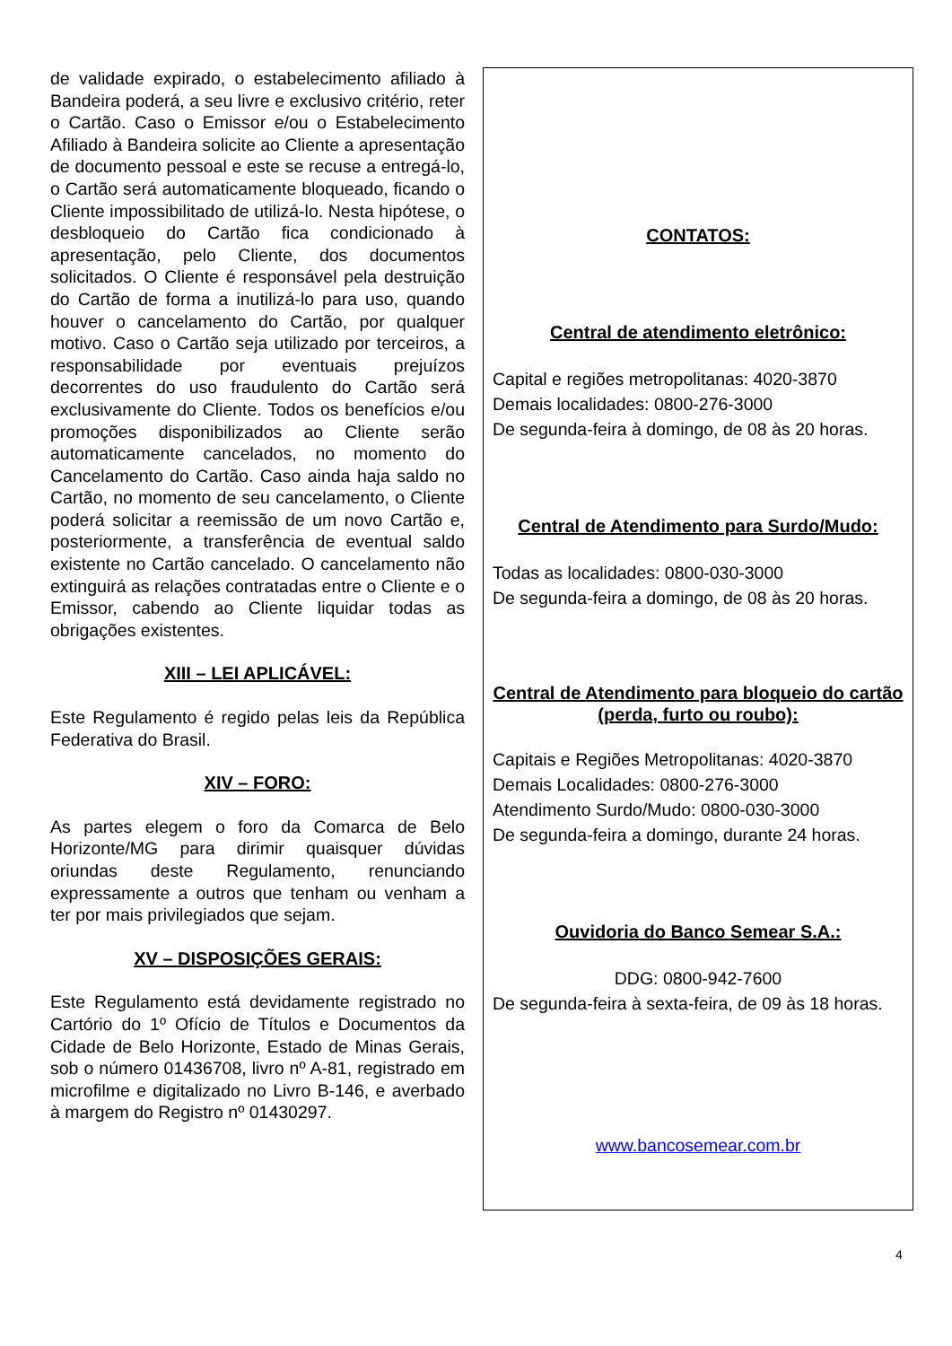de validade expirado, o estabelecimento afiliado à Bandeira poderá, a seu livre e exclusivo critério, reter o Cartão. Caso o Emissor e/ou o Estabelecimento Afiliado à Bandeira solicite ao Cliente a apresentação de documento pessoal e este se recuse a entregá-lo, o Cartão será automaticamente bloqueado, ficando o Cliente impossibilitado de utilizá-lo. Nesta hipótese, o desbloqueio do Cartão fica condicionado à apresentação, pelo Cliente, dos documentos solicitados. O Cliente é responsável pela destruição do Cartão de forma a inutilizá-lo para uso, quando houver o cancelamento do Cartão, por qualquer motivo. Caso o Cartão seja utilizado por terceiros, a responsabilidade por eventuais prejuízos decorrentes do uso fraudulento do Cartão será exclusivamente do Cliente. Todos os benefícios e/ou promoções disponibilizados ao Cliente serão automaticamente cancelados, no momento do Cancelamento do Cartão. Caso ainda haja saldo no Cartão, no momento de seu cancelamento, o Cliente poderá solicitar a reemissão de um novo Cartão e, posteriormente, a transferência de eventual saldo existente no Cartão cancelado. O cancelamento não extinguirá as relações contratadas entre o Cliente e o Emissor, cabendo ao Cliente liquidar todas as obrigações existentes.
XIII – LEI APLICÁVEL:
Este Regulamento é regido pelas leis da República Federativa do Brasil.
XIV – FORO:
As partes elegem o foro da Comarca de Belo Horizonte/MG para dirimir quaisquer dúvidas oriundas deste Regulamento, renunciando expressamente a outros que tenham ou venham a ter por mais privilegiados que sejam.
XV – DISPOSIÇÕES GERAIS:
Este Regulamento está devidamente registrado no Cartório do 1º Ofício de Títulos e Documentos da Cidade de Belo Horizonte, Estado de Minas Gerais, sob o número 01436708, livro nº A-81, registrado em microfilme e digitalizado no Livro B-146, e averbado à margem do Registro nº 01430297.
CONTATOS:
Central de atendimento eletrônico:
Capital e regiões metropolitanas: 4020-3870
Demais localidades: 0800-276-3000
De segunda-feira à domingo, de 08 às 20 horas.
Central de Atendimento para Surdo/Mudo:
Todas as localidades: 0800-030-3000
De segunda-feira a domingo, de 08 às 20 horas.
Central de Atendimento para bloqueio do cartão (perda, furto ou roubo):
Capitais e Regiões Metropolitanas: 4020-3870
Demais Localidades: 0800-276-3000
Atendimento Surdo/Mudo: 0800-030-3000
De segunda-feira a domingo, durante 24 horas.
Ouvidoria do Banco Semear S.A.:
DDG: 0800-942-7600
De segunda-feira à sexta-feira, de 09 às 18 horas.
www.bancosemear.com.br
4